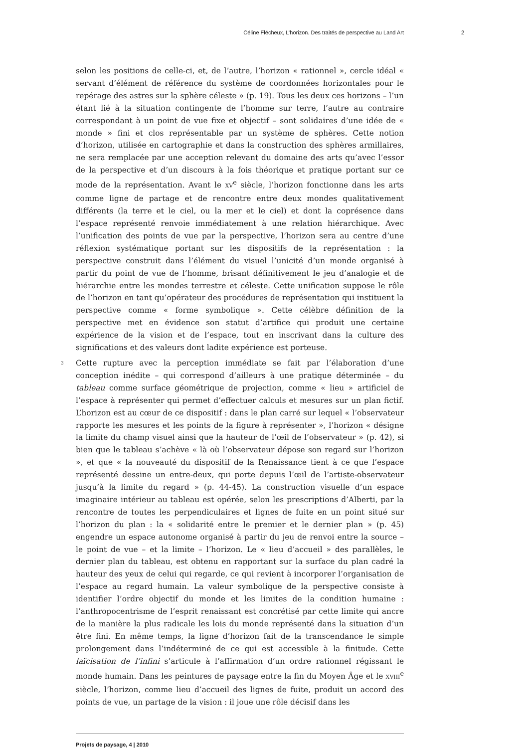Céline Flécheux, L’horizon. Des traités de perspective au Land Art 2
selon les positions de celle-ci, et, de l’autre, l’horizon « rationnel », cercle idéal « servant d’élément de référence du système de coordonnées horizontales pour le repérage des astres sur la sphère céleste » (p. 19). Tous les deux ces horizons – l’un étant lié à la situation contingente de l’homme sur terre, l’autre au contraire correspondant à un point de vue fixe et objectif – sont solidaires d’une idée de « monde » fini et clos représentable par un système de sphères. Cette notion d’horizon, utilisée en cartographie et dans la construction des sphères armillaires, ne sera remplacée par une acception relevant du domaine des arts qu’avec l’essor de la perspective et d’un discours à la fois théorique et pratique portant sur ce mode de la représentation. Avant le XV<sup>e</sup> siècle, l’horizon fonctionne dans les arts comme ligne de partage et de rencontre entre deux mondes qualitativement différents (la terre et le ciel, ou la mer et le ciel) et dont la coprésence dans l’espace représenté renvoie immédiatement à une relation hiérarchique. Avec l’unification des points de vue par la perspective, l’horizon sera au centre d’une réflexion systématique portant sur les dispositifs de la représentation : la perspective construit dans l’élément du visuel l’unicité d’un monde organisé à partir du point de vue de l’homme, brisant définitivement le jeu d’analogie et de hiérarchie entre les mondes terrestre et céleste. Cette unification suppose le rôle de l’horizon en tant qu’opérateur des procédures de représentation qui instituent la perspective comme « forme symbolique ». Cette célèbre définition de la perspective met en évidence son statut d’artifice qui produit une certaine expérience de la vision et de l’espace, tout en inscrivant dans la culture des significations et des valeurs dont ladite expérience est porteuse.
3 Cette rupture avec la perception immédiate se fait par l’élaboration d’une conception inédite – qui correspond d’ailleurs à une pratique déterminée – du tableau comme surface géométrique de projection, comme « lieu » artificiel de l’espace à représenter qui permet d’effectuer calculs et mesures sur un plan fictif. L’horizon est au cœur de ce dispositif : dans le plan carré sur lequel « l’observateur rapporte les mesures et les points de la figure à représenter », l’horizon « désigne la limite du champ visuel ainsi que la hauteur de l’œil de l’observateur » (p. 42), si bien que le tableau s’achève « là où l’observateur dépose son regard sur l’horizon », et que « la nouveauté du dispositif de la Renaissance tient à ce que l’espace représenté dessine un entre-deux, qui porte depuis l’œil de l’artiste-observateur jusqu’à la limite du regard » (p. 44-45). La construction visuelle d’un espace imaginaire intérieur au tableau est opérée, selon les prescriptions d’Alberti, par la rencontre de toutes les perpendiculaires et lignes de fuite en un point situé sur l’horizon du plan : la « solidarité entre le premier et le dernier plan » (p. 45) engendre un espace autonome organisé à partir du jeu de renvoi entre la source – le point de vue – et la limite – l’horizon. Le « lieu d’accueil » des parallèles, le dernier plan du tableau, est obtenu en rapportant sur la surface du plan cadré la hauteur des yeux de celui qui regarde, ce qui revient à incorporer l’organisation de l’espace au regard humain. La valeur symbolique de la perspective consiste à identifier l’ordre objectif du monde et les limites de la condition humaine : l’anthropocentrisme de l’esprit renaissant est concrétisé par cette limite qui ancre de la manière la plus radicale les lois du monde représenté dans la situation d’un être fini. En même temps, la ligne d’horizon fait de la transcendance le simple prolongement dans l’indéterminé de ce qui est accessible à la finitude. Cette laïcisation de l’infini s’articule à l’affirmation d’un ordre rationnel régissant le monde humain. Dans les peintures de paysage entre la fin du Moyen Âge et le XVIII<sup>e</sup> siècle, l’horizon, comme lieu d’accueil des lignes de fuite, produit un accord des points de vue, un partage de la vision : il joue une rôle décisif dans les
Projets de paysage, 4 | 2010